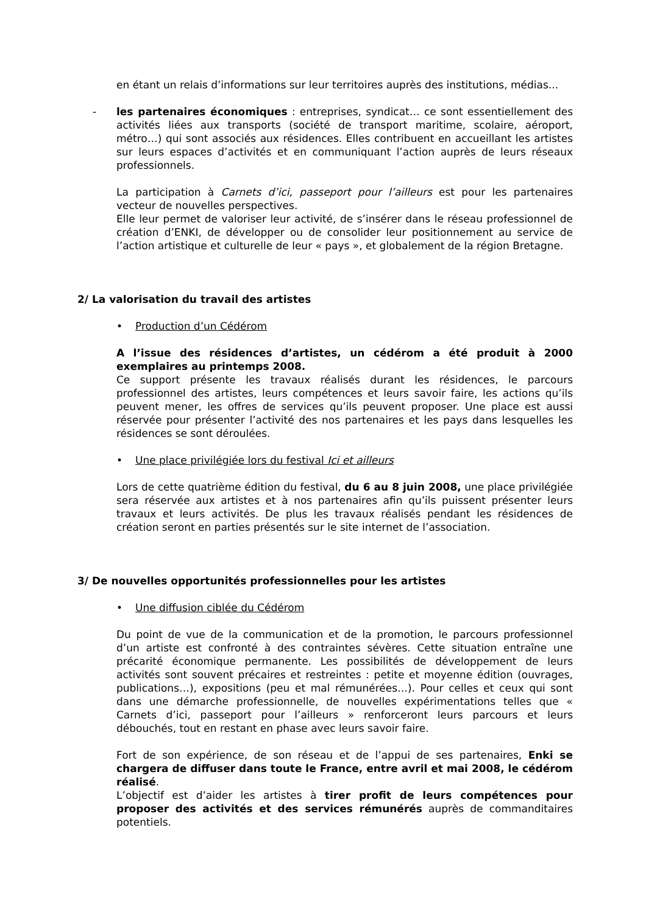en étant un relais d’informations sur leur territoires auprès des institutions, médias...
- les partenaires économiques : entreprises, syndicat… ce sont essentiellement des activités liées aux transports (société de transport maritime, scolaire, aéroport, métro…) qui sont associés aux résidences. Elles contribuent en accueillant les artistes sur leurs espaces d’activités et en communiquant l’action auprès de leurs réseaux professionnels.
La participation à Carnets d’ici, passeport pour l’ailleurs est pour les partenaires vecteur de nouvelles perspectives.
Elle leur permet de valoriser leur activité, de s’insérer dans le réseau professionnel de création d’ENKI, de développer ou de consolider leur positionnement au service de l’action artistique et culturelle de leur « pays », et globalement de la région Bretagne.
2/ La valorisation du travail des artistes
• Production d’un Cédérom
A l’issue des résidences d’artistes, un cédérom a été produit à 2000 exemplaires au printemps 2008.
Ce support présente les travaux réalisés durant les résidences, le parcours professionnel des artistes, leurs compétences et leurs savoir faire, les actions qu’ils peuvent mener, les offres de services qu’ils peuvent proposer. Une place est aussi réservée pour présenter l’activité des nos partenaires et les pays dans lesquelles les résidences se sont déroulées.
• Une place privilégiée lors du festival Ici et ailleurs
Lors de cette quatrième édition du festival, du 6 au 8 juin 2008, une place privilégiée sera réservée aux artistes et à nos partenaires afin qu’ils puissent présenter leurs travaux et leurs activités. De plus les travaux réalisés pendant les résidences de création seront en parties présentés sur le site internet de l’association.
3/ De nouvelles opportunités professionnelles pour les artistes
• Une diffusion ciblée du Cédérom
Du point de vue de la communication et de la promotion, le parcours professionnel d’un artiste est confronté à des contraintes sévères. Cette situation entraîne une précarité économique permanente. Les possibilités de développement de leurs activités sont souvent précaires et restreintes : petite et moyenne édition (ouvrages, publications…), expositions (peu et mal rémunérées…). Pour celles et ceux qui sont dans une démarche professionnelle, de nouvelles expérimentations telles que « Carnets d’ici, passeport pour l’ailleurs » renforceront leurs parcours et leurs débouchés, tout en restant en phase avec leurs savoir faire.
Fort de son expérience, de son réseau et de l’appui de ses partenaires, Enki se chargera de diffuser dans toute le France, entre avril et mai 2008, le cédérom réalisé.
L’objectif est d’aider les artistes à tirer profit de leurs compétences pour proposer des activités et des services rémunérés auprès de commanditaires potentiels.